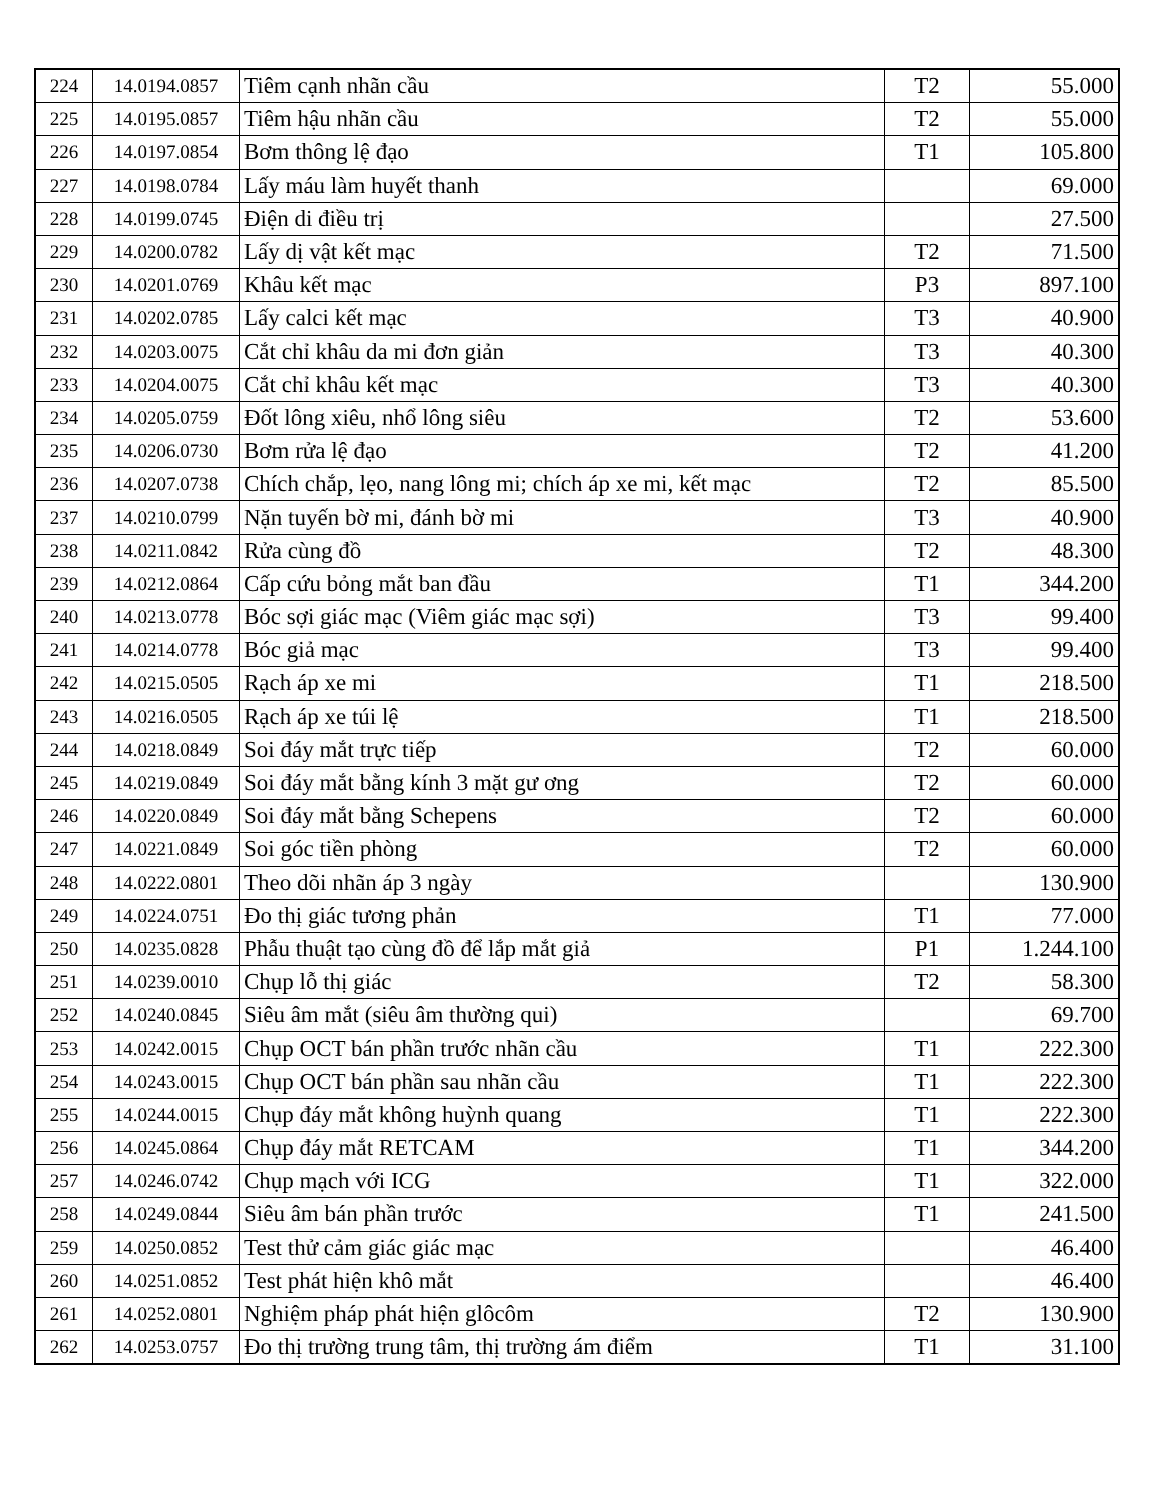| 224 | 14.0194.0857 | Tiêm cạnh nhãn cầu | T2 | 55.000 |
| 225 | 14.0195.0857 | Tiêm hậu nhãn cầu | T2 | 55.000 |
| 226 | 14.0197.0854 | Bơm thông lệ đạo | T1 | 105.800 |
| 227 | 14.0198.0784 | Lấy máu làm huyết thanh | | 69.000 |
| 228 | 14.0199.0745 | Điện di điều trị | | 27.500 |
| 229 | 14.0200.0782 | Lấy dị vật kết mạc | T2 | 71.500 |
| 230 | 14.0201.0769 | Khâu kết mạc | P3 | 897.100 |
| 231 | 14.0202.0785 | Lấy calci kết mạc | T3 | 40.900 |
| 232 | 14.0203.0075 | Cắt chỉ khâu da mi đơn giản | T3 | 40.300 |
| 233 | 14.0204.0075 | Cắt chỉ khâu kết mạc | T3 | 40.300 |
| 234 | 14.0205.0759 | Đốt lông xiêu, nhổ lông siêu | T2 | 53.600 |
| 235 | 14.0206.0730 | Bơm rửa lệ đạo | T2 | 41.200 |
| 236 | 14.0207.0738 | Chích chắp, lẹo, nang lông mi; chích áp xe mi, kết mạc | T2 | 85.500 |
| 237 | 14.0210.0799 | Nặn tuyến bờ mi, đánh bờ mi | T3 | 40.900 |
| 238 | 14.0211.0842 | Rửa cùng đồ | T2 | 48.300 |
| 239 | 14.0212.0864 | Cấp cứu bỏng mắt ban đầu | T1 | 344.200 |
| 240 | 14.0213.0778 | Bóc sợi giác mạc (Viêm giác mạc sợi) | T3 | 99.400 |
| 241 | 14.0214.0778 | Bóc giả mạc | T3 | 99.400 |
| 242 | 14.0215.0505 | Rạch áp xe mi | T1 | 218.500 |
| 243 | 14.0216.0505 | Rạch áp xe túi lệ | T1 | 218.500 |
| 244 | 14.0218.0849 | Soi đáy mắt trực tiếp | T2 | 60.000 |
| 245 | 14.0219.0849 | Soi đáy mắt bằng kính 3 mặt gư ơng | T2 | 60.000 |
| 246 | 14.0220.0849 | Soi đáy mắt bằng Schepens | T2 | 60.000 |
| 247 | 14.0221.0849 | Soi góc tiền phòng | T2 | 60.000 |
| 248 | 14.0222.0801 | Theo dõi nhãn áp 3 ngày | | 130.900 |
| 249 | 14.0224.0751 | Đo thị giác tương phản | T1 | 77.000 |
| 250 | 14.0235.0828 | Phẫu thuật tạo cùng đồ để lắp mắt giả | P1 | 1.244.100 |
| 251 | 14.0239.0010 | Chụp lỗ thị giác | T2 | 58.300 |
| 252 | 14.0240.0845 | Siêu âm mắt (siêu âm thường qui) | | 69.700 |
| 253 | 14.0242.0015 | Chụp OCT bán phần trước nhãn cầu | T1 | 222.300 |
| 254 | 14.0243.0015 | Chụp OCT bán phần sau nhãn cầu | T1 | 222.300 |
| 255 | 14.0244.0015 | Chụp đáy mắt không huỳnh quang | T1 | 222.300 |
| 256 | 14.0245.0864 | Chụp đáy mắt RETCAM | T1 | 344.200 |
| 257 | 14.0246.0742 | Chụp mạch với ICG | T1 | 322.000 |
| 258 | 14.0249.0844 | Siêu âm bán phần trước | T1 | 241.500 |
| 259 | 14.0250.0852 | Test thử cảm giác giác mạc | | 46.400 |
| 260 | 14.0251.0852 | Test phát hiện khô mắt | | 46.400 |
| 261 | 14.0252.0801 | Nghiệm pháp phát hiện glôcôm | T2 | 130.900 |
| 262 | 14.0253.0757 | Đo thị trường trung tâm, thị trường ám điểm | T1 | 31.100 |